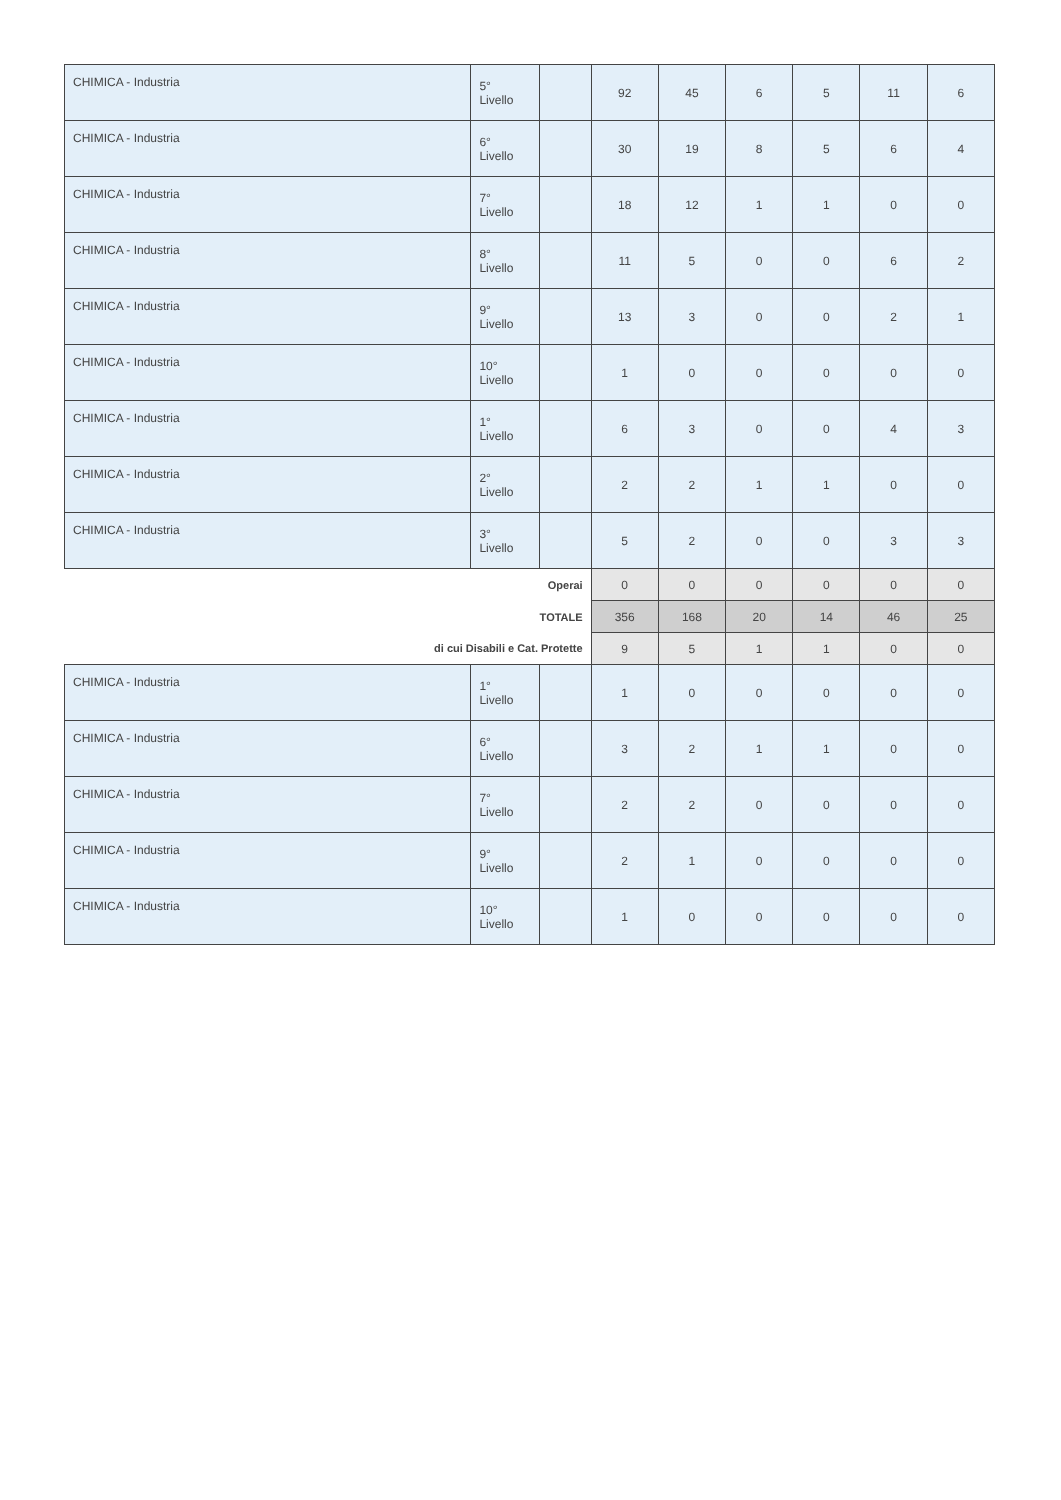| CHIMICA - Industria | 5° Livello | | 92 | 45 | 6 | 5 | 11 | 6 |
| CHIMICA - Industria | 6° Livello | | 30 | 19 | 8 | 5 | 6 | 4 |
| CHIMICA - Industria | 7° Livello | | 18 | 12 | 1 | 1 | 0 | 0 |
| CHIMICA - Industria | 8° Livello | | 11 | 5 | 0 | 0 | 6 | 2 |
| CHIMICA - Industria | 9° Livello | | 13 | 3 | 0 | 0 | 2 | 1 |
| CHIMICA - Industria | 10° Livello | | 1 | 0 | 0 | 0 | 0 | 0 |
| CHIMICA - Industria | 1° Livello | | 6 | 3 | 0 | 0 | 4 | 3 |
| CHIMICA - Industria | 2° Livello | | 2 | 2 | 1 | 1 | 0 | 0 |
| CHIMICA - Industria | 3° Livello | | 5 | 2 | 0 | 0 | 3 | 3 |
| Operai | | | 0 | 0 | 0 | 0 | 0 | 0 |
| TOTALE | | | 356 | 168 | 20 | 14 | 46 | 25 |
| di cui Disabili e Cat. Protette | | | 9 | 5 | 1 | 1 | 0 | 0 |
| CHIMICA - Industria | 1° Livello | | 1 | 0 | 0 | 0 | 0 | 0 |
| CHIMICA - Industria | 6° Livello | | 3 | 2 | 1 | 1 | 0 | 0 |
| CHIMICA - Industria | 7° Livello | | 2 | 2 | 0 | 0 | 0 | 0 |
| CHIMICA - Industria | 9° Livello | | 2 | 1 | 0 | 0 | 0 | 0 |
| CHIMICA - Industria | 10° Livello | | 1 | 0 | 0 | 0 | 0 | 0 |